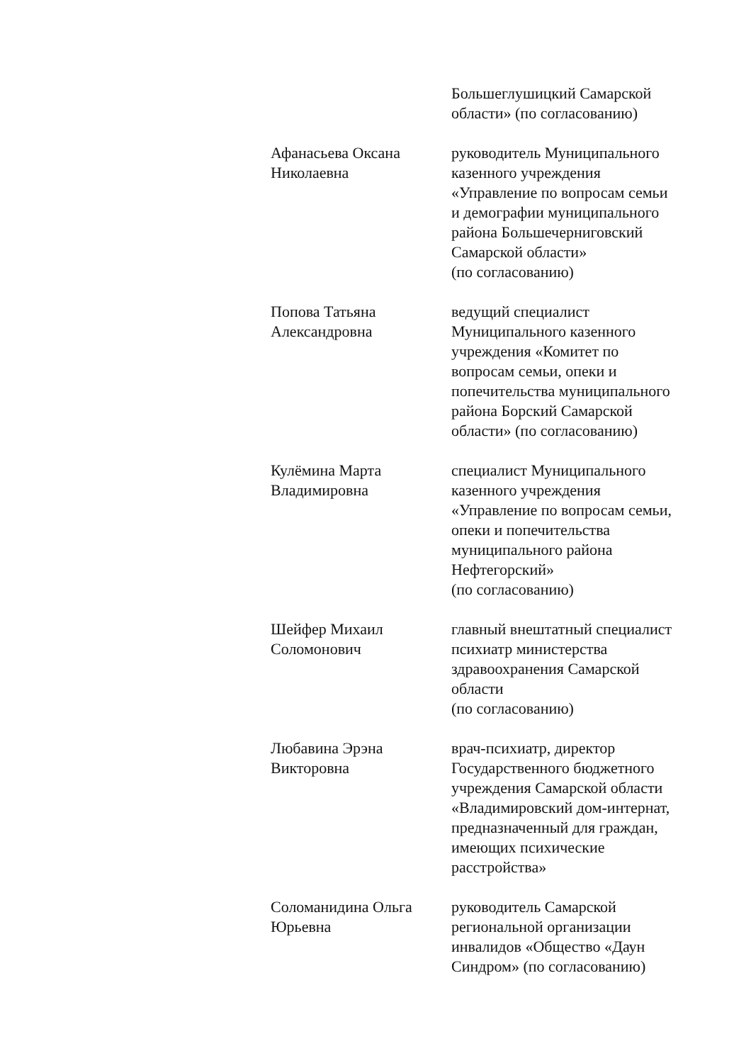| | Большеглушицкий Самарской области» (по согласованию) |
| Афанасьева Оксана Николаевна | руководитель Муниципального казенного учреждения «Управление по вопросам семьи и демографии муниципального района Большечерниговский Самарской области» (по согласованию) |
| Попова Татьяна Александровна | ведущий специалист Муниципального казенного учреждения «Комитет по вопросам семьи, опеки и попечительства муниципального района Борский Самарской области» (по согласованию) |
| Кулёмина Марта Владимировна | специалист Муниципального казенного учреждения «Управление по вопросам семьи, опеки и попечительства муниципального района Нефтегорский» (по согласованию) |
| Шейфер Михаил Соломонович | главный внештатный специалист психиатр министерства здравоохранения Самарской области (по согласованию) |
| Любавина Эрэна Викторовна | врач-психиатр, директор Государственного бюджетного учреждения Самарской области «Владимировский дом-интернат, предназначенный для граждан, имеющих психические расстройства» |
| Соломанидина Ольга Юрьевна | руководитель Самарской региональной организации инвалидов «Общество «Даун Синдром» (по согласованию) |